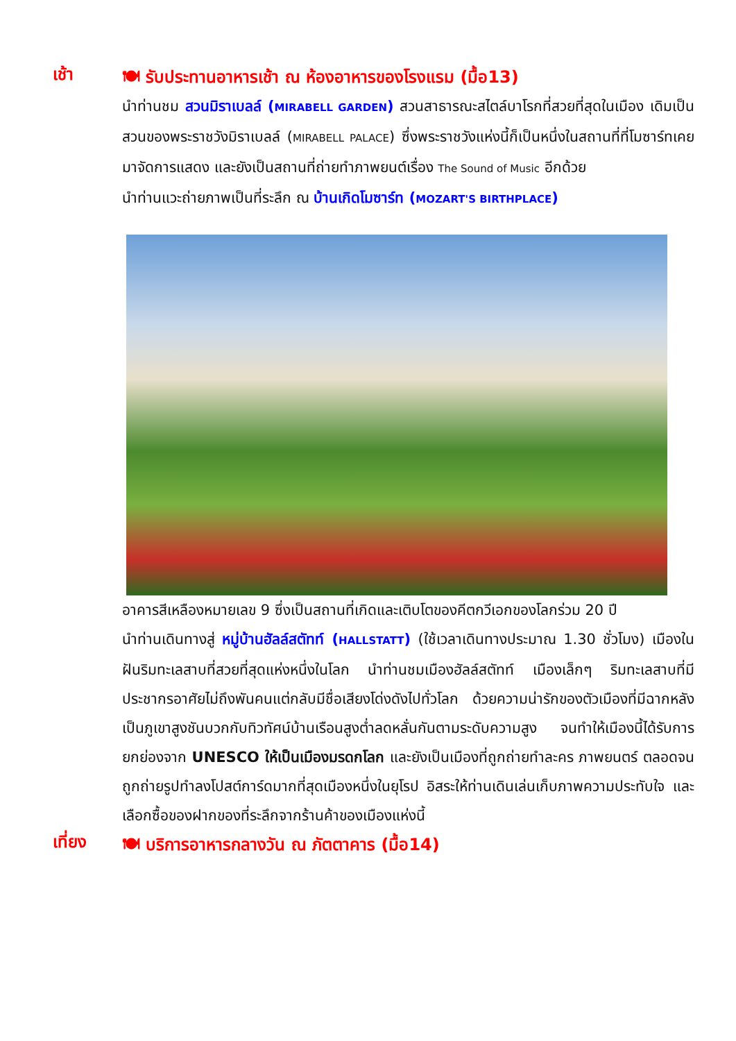เช้า
🍽 รับประทานอาหารเช้า ณ ห้องอาหารของโรงแรม (มื้อ13)
นำท่านชม สวนมิราเบลล์ (MIRABELL GARDEN) สวนสาธารณะสไตล์บาโรกที่สวยที่สุดในเมือง เดิมเป็นสวนของพระราชวังมิราเบลล์ (MIRABELL PALACE) ซึ่งพระราชวังแห่งนี้ก็เป็นหนึ่งในสถานที่ที่โมซาร์ทเคยมาจัดการแสดง และยังเป็นสถานที่ถ่ายทำภาพยนต์เรื่อง The Sound of Music อีกด้วย
นำท่านแวะถ่ายภาพเป็นที่ระลึก ณ บ้านเกิดโมซาร์ท (MOZART'S BIRTHPLACE)
อาคารสีเหลืองหมายเลข 9 ซึ่งเป็นสถานที่เกิดและเติบโตของคีตกวีเอกของโลกร่วม 20 ปี
นำท่านเดินทางสู่ หมู่บ้านฮัลล์สตัทท์ (HALLSTATT) (ใช้เวลาเดินทางประมาณ 1.30 ชั่วโมง) เมืองในฝันริมทะเลสาบที่สวยที่สุดแห่งหนึ่งในโลก นำท่านชมเมืองฮัลล์สตัทท์ เมืองเล็กๆ ริมทะเลสาบที่มีประชากรอาศัยไม่ถึงพันคนแต่กลับมีชื่อเสียงโด่งดังไปทั่วโลก ด้วยความน่ารักของตัวเมืองที่มีฉากหลังเป็นภูเขาสูงชันบวกกับทิวทัศน์บ้านเรือนสูงต่ำลดหลั่นกันตามระดับความสูง จนทำให้เมืองนี้ได้รับการยกย่องจาก UNESCO ให้เป็นเมืองมรดกโลก และยังเป็นเมืองที่ถูกถ่ายทำละคร ภาพยนตร์ ตลอดจนถูกถ่ายรูปทำลงโปสต์การ์ดมากที่สุดเมืองหนึ่งในยุโรป อิสระให้ท่านเดินเล่นเก็บภาพความประทับใจ และเลือกซื้อของฝากของที่ระลึกจากร้านค้าของเมืองแห่งนี้
เที่ยง
🍽 บริการอาหารกลางวัน ณ ภัตตาคาร (มื้อ14)